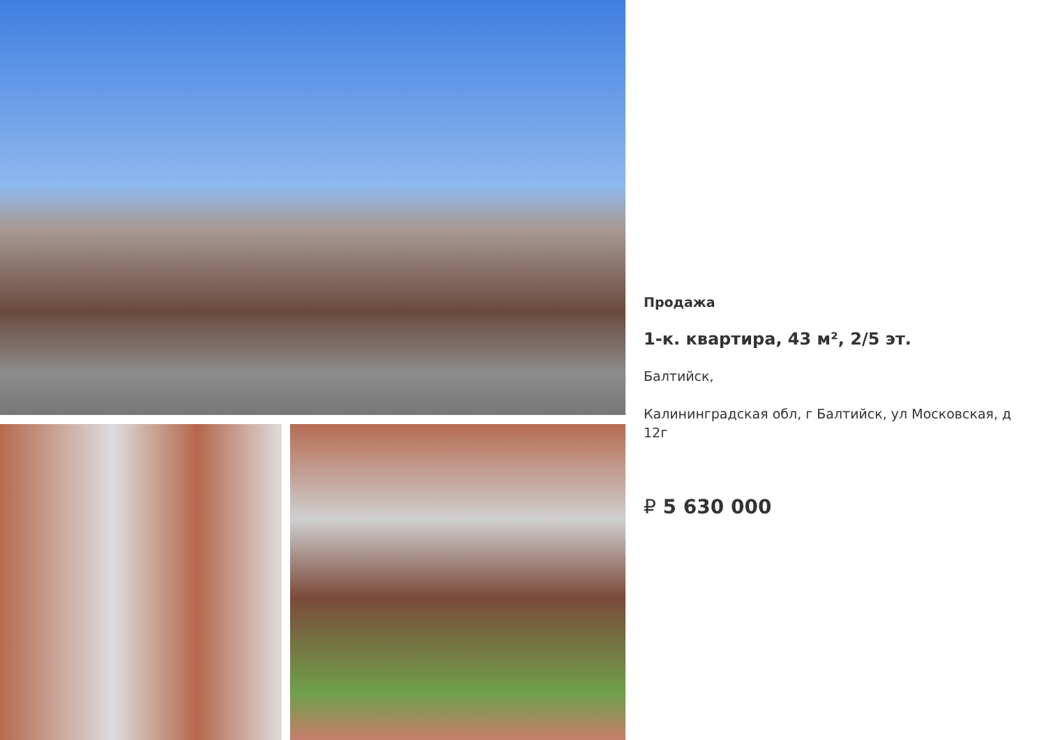Продажа
1-к. квартира, 43 м², 2/5 эт.
Балтийск,
Калининградская обл, г Балтийск, ул Московская, д 12г
₽ 5 630 000